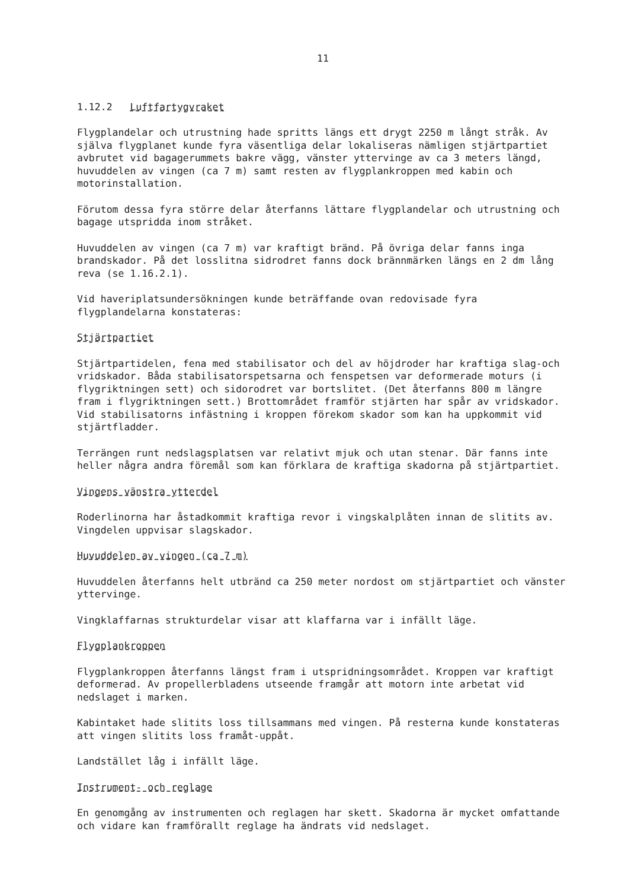11
1.12.2 Luftfartygvraket
Flygplandelar och utrustning hade spritts längs ett drygt 2250 m långt stråk. Av själva flygplanet kunde fyra väsentliga delar lokaliseras nämligen stjärtpartiet avbrutet vid bagagerummets bakre vägg, vänster yttervinge av ca 3 meters längd, huvuddelen av vingen (ca 7 m) samt resten av flygplankroppen med kabin och motorinstallation.
Förutom dessa fyra större delar återfanns lättare flygplandelar och utrustning och bagage utspridda inom stråket.
Huvuddelen av vingen (ca 7 m) var kraftigt bränd. På övriga delar fanns inga brandskador. På det losslitna sidrodret fanns dock brännmärken längs en 2 dm lång reva (se 1.16.2.1).
Vid haveriplatsundersökningen kunde beträffande ovan redovisade fyra flygplandelarna konstateras:
Stjärtpartiet
Stjärtpartidelen, fena med stabilisator och del av höjdroder har kraftiga slag-och vridskador. Båda stabilisatorspetsarna och fenspetsen var deformerade moturs (i flygriktningen sett) och sidorodret var bortslitet. (Det återfanns 800 m längre fram i flygriktningen sett.) Brottområdet framför stjärten har spår av vridskador. Vid stabilisatorns infästning i kroppen förekom skador som kan ha uppkommit vid stjärtfladder.
Terrängen runt nedslagsplatsen var relativt mjuk och utan stenar. Där fanns inte heller några andra föremål som kan förklara de kraftiga skadorna på stjärtpartiet.
Vingens vänstra ytterdel
Roderlinorna har åstadkommit kraftiga revor i vingskalplåten innan de slitits av. Vingdelen uppvisar slagskador.
Huvuddelen av vingen (ca 7 m)
Huvuddelen återfanns helt utbränd ca 250 meter nordost om stjärtpartiet och vänster yttervinge.
Vingklaffarnas strukturdelar visar att klaffarna var i infällt läge.
Flygplankroppen
Flygplankroppen återfanns längst fram i utspridningsområdet. Kroppen var kraftigt deformerad. Av propellerbladens utseende framgår att motorn inte arbetat vid nedslaget i marken.
Kabintaket hade slitits loss tillsammans med vingen. På resterna kunde konstateras att vingen slitits loss framåt-uppåt.
Landstället låg i infällt läge.
Instrument- och reglage
En genomgång av instrumenten och reglagen har skett. Skadorna är mycket omfattande och vidare kan framförallt reglage ha ändrats vid nedslaget.